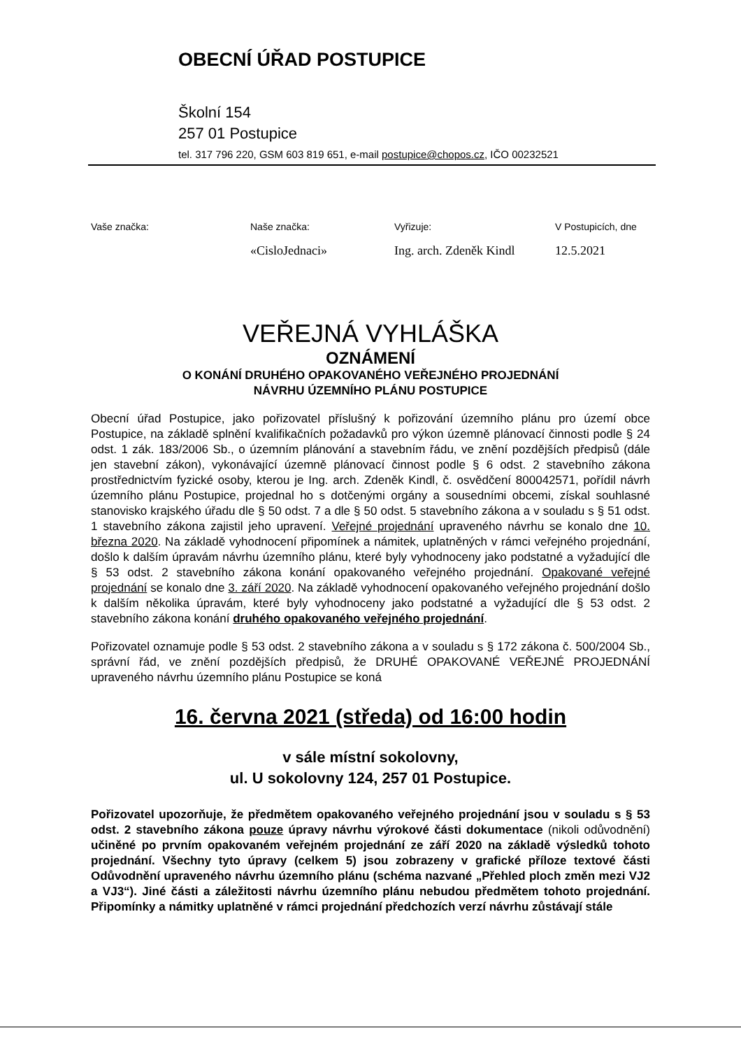OBECNÍ ÚŘAD POSTUPICE
Školní 154
257 01 Postupice
tel. 317 796 220, GSM 603 819 651, e-mail postupice@chopos.cz, IČO 00232521
Vaše značka: Naše značka:
«CisloJednaci»
Vyřizuje:
Ing. arch. Zdeněk Kindl
V Postupicích, dne
12.5.2021
VEŘEJNÁ VYHLÁŠKA
OZNÁMENÍ
O KONÁNÍ DRUHÉHO OPAKOVANÉHO VEŘEJNÉHO PROJEDNÁNÍ
NÁVRHU ÚZEMNÍHO PLÁNU POSTUPICE
Obecní úřad Postupice, jako pořizovatel příslušný k pořizování územního plánu pro území obce Postupice, na základě splnění kvalifikačních požadavků pro výkon územně plánovací činnosti podle § 24 odst. 1 zák. 183/2006 Sb., o územním plánování a stavebním řádu, ve znění pozdějších předpisů (dále jen stavební zákon), vykonávající územně plánovací činnost podle § 6 odst. 2 stavebního zákona prostřednictvím fyzické osoby, kterou je Ing. arch. Zdeněk Kindl, č. osvědčení 800042571, pořídil návrh územního plánu Postupice, projednal ho s dotčenými orgány a sousedními obcemi, získal souhlasné stanovisko krajského úřadu dle § 50 odst. 7 a dle § 50 odst. 5 stavebního zákona a v souladu s § 51 odst. 1 stavebního zákona zajistil jeho upravení. Veřejné projednání upraveného návrhu se konalo dne 10. března 2020. Na základě vyhodnocení připomínek a námitek, uplatněných v rámci veřejného projednání, došlo k dalším úpravám návrhu územního plánu, které byly vyhodnoceny jako podstatné a vyžadující dle § 53 odst. 2 stavebního zákona konání opakovaného veřejného projednání. Opakované veřejné projednání se konalo dne 3. září 2020. Na základě vyhodnocení opakovaného veřejného projednání došlo k dalším několika úpravám, které byly vyhodnoceny jako podstatné a vyžadující dle § 53 odst. 2 stavebního zákona konání druhého opakovaného veřejného projednání.
Pořizovatel oznamuje podle § 53 odst. 2 stavebního zákona a v souladu s § 172 zákona č. 500/2004 Sb., správní řád, ve znění pozdějších předpisů, že DRUHÉ OPAKOVANÉ VEŘEJNÉ PROJEDNÁNÍ upraveného návrhu územního plánu Postupice se koná
16. června 2021 (středa) od 16:00 hodin
v sále místní sokolovny,
ul. U sokolovny 124, 257 01 Postupice.
Pořizovatel upozorňuje, že předmětem opakovaného veřejného projednání jsou v souladu s § 53 odst. 2 stavebního zákona pouze úpravy návrhu výrokové části dokumentace (nikoli odůvodnění) učiněné po prvním opakovaném veřejném projednání ze září 2020 na základě výsledků tohoto projednání. Všechny tyto úpravy (celkem 5) jsou zobrazeny v grafické příloze textové části Odůvodnění upraveného návrhu územního plánu (schéma nazvané „Přehled ploch změn mezi VJ2 a VJ3“). Jiné části a záležitosti návrhu územního plánu nebudou předmětem tohoto projednání. Připomínky a námitky uplatněné v rámci projednání předchozích verzí návrhu zůstávají stále